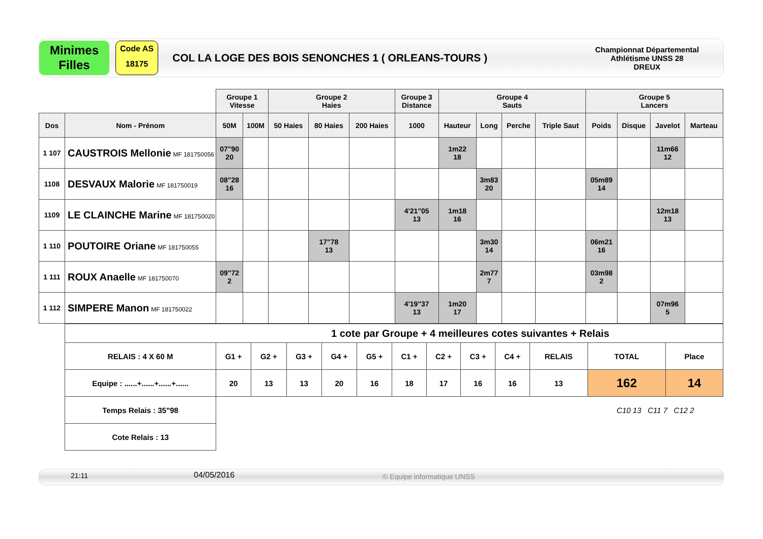Minimes
Filles
Code AS
18175
COL LA LOGE DES BOIS SENONCHES 1 ( ORLEANS-TOURS )
Championnat Départemental
Athlétisme UNSS 28
DREUX
| | | Groupe 1 Vitesse | | Groupe 2 Haies | | | Groupe 3 Distance | Groupe 4 Sauts | | | | Groupe 5 Lancers | | | |
| Dos | Nom - Prénom | 50M | 100M | 50 Haies | 80 Haies | 200 Haies | 1000 | Hauteur | Long | Perche | Triple Saut | Poids | Disque | Javelot | Marteau |
| 1 107 | CAUSTROIS Mellonie MF 181750056 | 07"90 20 | | | | | | 1m22 18 | | | | | | 11m66 12 | |
| 1108 | DESVAUX Malorie MF 181750019 | 08"28 16 | | | | | | | 3m83 20 | | | 05m89 14 | | | |
| 1109 | LE CLAINCHE Marine MF 181750020 | | | | | | 4'21"05 13 | 1m18 16 | | | | | | 12m18 13 | |
| 1 110 | POUTOIRE Oriane MF 181750055 | | | | 17"78 13 | | | | 3m30 14 | | | 06m21 16 | | | |
| 1 111 | ROUX Anaelle MF 181750070 | 09"72 2 | | | | | | | 2m77 7 | | | 03m98 2 | | | |
| 1 112 | SIMPERE Manon MF 181750022 | | | | | | 4'19"37 13 | 1m20 17 | | | | | | 07m96 5 | |
| 1 cote par Groupe + 4 meilleures cotes suivantes + Relais | | | | | | | | | | | | |
| RELAIS : 4 X 60 M | G1 + | G2 + | G3 + | G4 + | G5 + | C1 + | C2 + | C3 + | C4 + | RELAIS | TOTAL | Place |
| Equipe : ......+......+......+...... | 20 | 13 | 13 | 20 | 16 | 18 | 17 | 16 | 16 | 13 | 162 | 14 |
| Temps Relais : 35"98 | | | | | | | | | | | C10 13 C11 7 C12 2 | |
| Cote Relais : 13 | | | | | | | | | | | | |
21:11 04/05/2016 © Equipe informatique UNSS